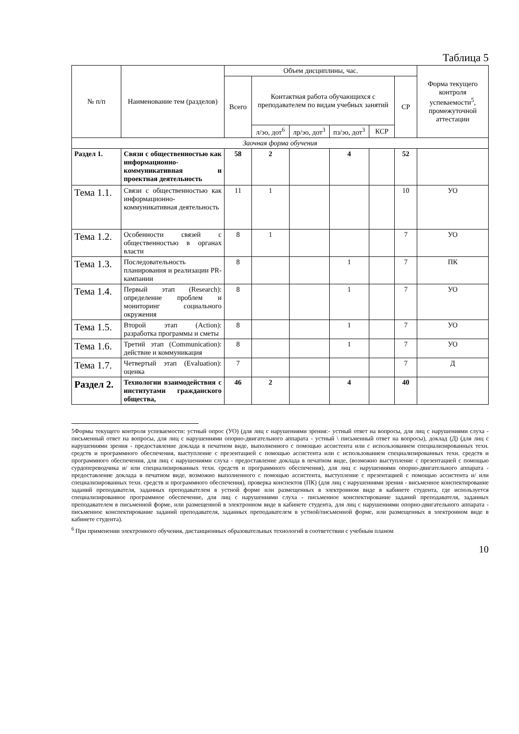Таблица 5
| № п/п | Наименование тем (разделов) | Объем дисциплины, час. | | | | | | Форма текущего контроля успеваемости<sup>5</sup>, промежуточной аттестации |
| --- | --- | --- | --- | --- | --- | --- | --- | --- |
| | | Всего | Контактная работа обучающихся с преподавателем по видам учебных занятий | | | | СР | |
| | | | л/эо, дот<sup>6</sup> | лр/эо, дот<sup>3</sup> | пз/эо, дот<sup>3</sup> | КСР | | |
| Заочная форма обучения | | | | | | | | |
| Раздел 1. | Связи с общественностью как информационно-коммуникативная и проектная деятельность | 58 | 2 | | 4 | | 52 | |
| Тема 1.1. | Связи с общественностью как информационно-коммуникативная деятельность | 11 | 1 | | | | 10 | УО |
| Тема 1.2. | Особенности связей с общественностью в органах власти | 8 | 1 | | | | 7 | УО |
| Тема 1.3. | Последовательность планирования и реализации PR-кампании | 8 | | | 1 | | 7 | ПК |
| Тема 1.4. | Первый этап (Research): определение проблем и мониторинг социального окружения | 8 | | | 1 | | 7 | УО |
| Тема 1.5. | Второй этап (Action): разработка программы и сметы | 8 | | | 1 | | 7 | УО |
| Тема 1.6. | Третий этап (Communication): действие и коммуникация | 8 | | | 1 | | 7 | УО |
| Тема 1.7. | Четвертый этап (Evaluation): оценка | 7 | | | | | 7 | Д |
| Раздел 2. | Технологии взаимодействия с институтами гражданского общества, | 46 | 2 | | 4 | | 40 | |
5Формы текущего контроля успеваемости: устный опрос (УО) (для лиц с нарушениями зрения:- устный ответ на вопросы, для лиц с нарушениями слуха - письменный ответ на вопросы, для лиц с нарушениями опорно-двигательного аппарата - устный \ письменный ответ на вопросы), доклад (Д) (для лиц с нарушениями зрения - предоставление доклада в печатном виде, выполненного с помощью ассистента или с использованием специализированных техн. средств и программного обеспечения, выступление с презентацией с помощью ассистента или с использованием специализированных техн. средств и программного обеспечения, для лиц с нарушениями слуха - предоставление доклада в печатном виде, (возможно выступление с презентацией с помощью сурдопереводчика и/ или специализированных техн. средств и программного обеспечения), для лиц с нарушениями опорно-двигательного аппарата - предоставление доклада в печатном виде, возможно выполненного с помощью ассистента, выступление с презентацией с помощью ассистента и/ или специализированных техн. средств и программного обеспечения), проверка конспектов (ПК) (для лиц с нарушениями зрения - висьменное конспектирование заданий преподавателя, заданных преподавателем в устной форме или размещенных в электронном виде в кабинете студента, где используется специализированное программное обеспечение, для лиц с нарушениями слуха - письменное конспектирование заданий преподавателя, заданных преподавателем в письменной форме, или размещенной в электронном виде в кабинете студента, для лиц с нарушениями опорно-двигательного аппарата - письменное конспектирование заданий преподавателя, заданных преподавателем в устной/письменной форме, или размещенных в электронном виде в кабинете студента).
<sup>6</sup> При применении электронного обучения, дистанционных образовательных технологий в соответствии с учебным планом
10